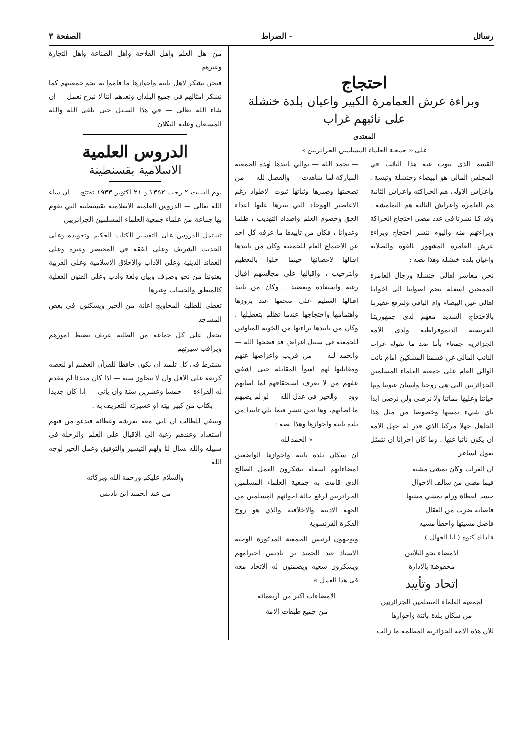رسائل - الصراط الصفحة ٣
احتجاج
وبراءة عرش العمامرة الكبير واعيان بلدة خنشلة
على نائبهم غراب
المعتدى
على « جمعية العلماء المسلمين الجزائريين »
القسم الذى ينوب عنه هذا النائب في المجلس المالي هو البيضاء وخنشلة وتبسة . واعراش الاولى هم الحراكته واعراش الثانية هم العامرة واعراش الثالثة هم النمامشة . وقد كنا نشرنا في عدد مضى احتجاج الحراكة وبراءتهم منه واليوم ننشر احتجاج وبراءة عرش العامرة المشهور بالقوة والصلابة واعيان بلدة خنشلة وهذا نصه :
نحن معاشر اهالي خنشلة ورجال العامرة الممضين اسفله نضم اصواتنا الى اخواننا اهالي عين البيضاء وام الباقي ولنرفع عقيرتنا بالاحتجاج الشديد معهم لدى جمهوريتنا الفرنسية الديموقراطية ولدى الامة الجزائرية جمعاء بأننا ضد ما تقوله غراب النائب المالي عن قسمنا المسكين امام نائب الوالي العام على جمعية العلماء المسلمين الجزائريين التي هي روحنا وانسان عيوننا وبها حياتنا وعليها مماتنا ولا نرضى ولن نرضى ابدا باي شيء يمسها وخصوصا من مثل هذا الجاهل جهلا مركبا الذي قدر له جهل الامة ان يكون نائبا عنها . وما كان احرانا ان نتمثل بقول الشاعر
ان الغراب وكان يمشى مشية
فيما مضى من سالف الاحوال
حسد القطاة ورام يمشي مشيها
فاصابه ضرب من العقال
فاضل مشيتها واخطأ مشيه
فلذاك كنوه ( ابا الجهال )
الامضاء نحو الثلاثين
محفوظة بالادارة
اتحاد وتأييد
لجمعية العلماء المسلمين الجزائريين
من سكان بلدة باتنة واحوازها
للان هذه الامة الجزائرية المظلمة ما زالت
— بحمد الله — توالي تاييدها لهذه الجمعية المباركة لما شاهدت — والفضل لله — من تضحيتها وصبرها وثباتها ثبوت الاطواد رغم الاعاصير الهوجاء التي يثيرها عليها اعداء الحق وخصوم العلم واضداد التهذيب ، ظلما وعدوانا ، فكان من تاييدها ما عرفه كل احد عن الاجتماع العام للجمعية وكان من تاييدها اقبالها لاعضائها حيثما حلوا بالتعظيم والترحيب ، واقبالها على مجالسهم اقبال رغبة واستفادة وتعضيد . وكان من تاييد اقبالها العظيم على صحفها عند بروزها واهتمامها واحتجاجها عندما تظلم بتعطيلها . وكان من تاييدها براءتها من الخونة المناوئين للجمعية في سبيل اغراض قد فضحها الله — والحمد لله — من قريب واعراضها عنهم ومقابلتها لهم اسوأ المقابلة حتى اشفق عليهم من لا يعرف استحقاقهم لما اصابهم وود — والخير في عدل الله — لو لم يصبهم ما اصابهم، وها نحن ننشر فيما يلي تاييدا من بلدة باتنة واحوازها وهذا نصه :
« الحمد لله
ان سكان بلدة باتنة واحوازها الواضعين امضاءاتهم اسفله يشكرون العمل الصالح الذى قامت به جمعية العلماء المسلمين الجزائريين لرفع حالة اخوانهم المسلمين من الجهة الادبية والاخلاقية والذي هو روح الفكرة الفرنسوية
ويوجهون لرئيس الجمعية المذكورة الوجيه الاستاذ عبد الحميد بن باديس احترامهم ويشكرون سعيه ويضمنون له الاتحاد معه فى هذا العمل »
الامضاءات اكثر من اربعمائة
من جميع طبقات الامة
من اهل العلم واهل الفلاحة واهل الصناعة واهل التجارة وغيرهم
فنحن نشكر لاهل باتنة واحوازها ما قاموا به نحو جمعيتهم كما نشكر امثالهم في جميع البلدان ونعدهم اننا لا نبرح نعمل — ان شاء الله تعالى — في هذا السبيل حتى نلقى الله والله المستعان وعليه التكلان
الدروس العلمية
الاسلامية بقسنطينة
يوم السبت ٢ رجب ١٣٥٢ و ٢١ اكتوبر ١٩٣٣ تفتتح — ان شاء الله تعالى — الدروس العلمية الاسلامية بقسنطينة التي يقوم بها جماعة من علماء جمعية العلماء المسلمين الجزائريين
تشتمل الدروس على التفسير الكتاب الحكيم وتجويده وعلى الحديث الشريف وعلى الفقه في المختصر وغيره وعلى العقائد الدينية وعلى الآداب والاخلاق الاسلامية وعلى العربية بفنونها من نحو وصرف وبيان ولغة وادب وعلى الفنون العقلية كالمنطق والحساب وغيرها
تعطى للطلبة المحاويج اعانة من الخبز ويسكنون في بعض المساجد
يجعل على كل جماعة من الطلبة عريف يضبط امورهم ويراقب سيرتهم
يشترط فى كل تلميذ ان يكون حافظا للقرآن العظيم او لبعضه كربعه على الاقل وان لا يتجاوز سنه — اذا كان مبتدئا لم تتقدم له القراءة — خمسا وعشرين سنة وان ياتي — اذا كان جديدا — بكتاب من كبير بيته او عشيرته للتعريف به .
وينبغي للطالب ان ياتي معه بفرشه وغطائه فندعو من فيهم استعداد وعندهم رغبة الى الاقبال على العلم والرحلة في سبيله والله نسال لنا ولهم التيسير والتوفيق وعمل الخير لوجه الله
والسلام عليكم ورحمة الله وبركاته
من عبد الحميد ابن باديس